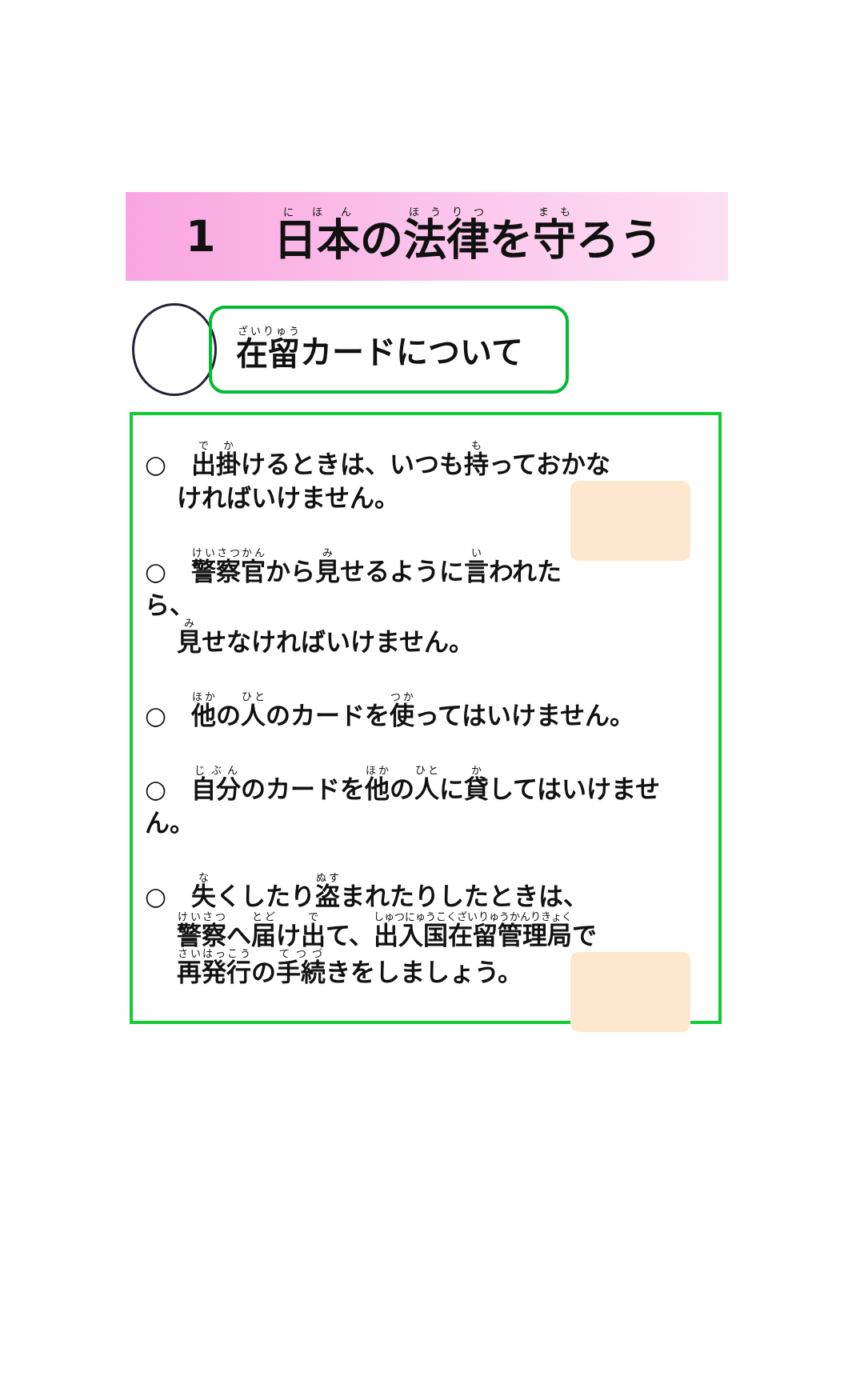1 日本の法律を守ろう
在留 カードについて
○　出掛けるときは、いつも持っておかな
ければいけません。
○　警察官から見せるように言われたら、
見せなければいけません。
○　他の人のカードを使ってはいけません。
○　自分のカードを他の人に貸してはいけません。
○　失くしたり盗まれたりしたときは、
警察へ届け出て、出入国在留管理局で
再発行の手続きをしましょう。